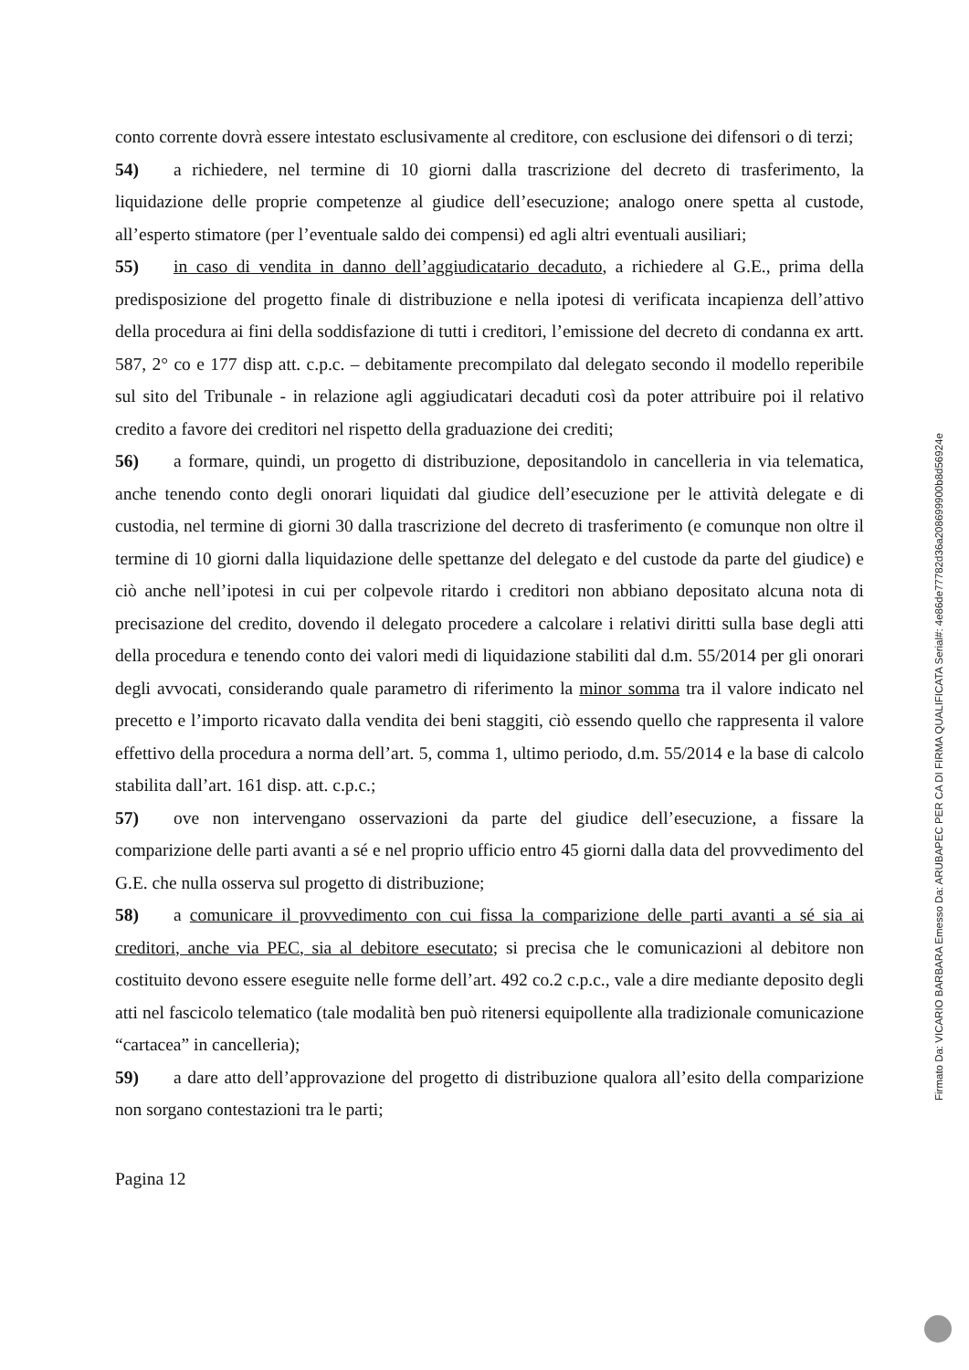conto corrente dovrà essere intestato esclusivamente al creditore, con esclusione dei difensori o di terzi;
54) a richiedere, nel termine di 10 giorni dalla trascrizione del decreto di trasferimento, la liquidazione delle proprie competenze al giudice dell’esecuzione; analogo onere spetta al custode, all’esperto stimatore (per l’eventuale saldo dei compensi) ed agli altri eventuali ausiliari;
55) in caso di vendita in danno dell’aggiudicatario decaduto, a richiedere al G.E., prima della predisposizione del progetto finale di distribuzione e nella ipotesi di verificata incapienza dell’attivo della procedura ai fini della soddisfazione di tutti i creditori, l’emissione del decreto di condanna ex artt. 587, 2° co e 177 disp att. c.p.c. – debitamente precompilato dal delegato secondo il modello reperibile sul sito del Tribunale - in relazione agli aggiudicatari decaduti così da poter attribuire poi il relativo credito a favore dei creditori nel rispetto della graduazione dei crediti;
56) a formare, quindi, un progetto di distribuzione, depositandolo in cancelleria in via telematica, anche tenendo conto degli onorari liquidati dal giudice dell’esecuzione per le attività delegate e di custodia, nel termine di giorni 30 dalla trascrizione del decreto di trasferimento (e comunque non oltre il termine di 10 giorni dalla liquidazione delle spettanze del delegato e del custode da parte del giudice) e ciò anche nell’ipotesi in cui per colpevole ritardo i creditori non abbiano depositato alcuna nota di precisazione del credito, dovendo il delegato procedere a calcolare i relativi diritti sulla base degli atti della procedura e tenendo conto dei valori medi di liquidazione stabiliti dal d.m. 55/2014 per gli onorari degli avvocati, considerando quale parametro di riferimento la minor somma tra il valore indicato nel precetto e l’importo ricavato dalla vendita dei beni staggiti, ciò essendo quello che rappresenta il valore effettivo della procedura a norma dell’art. 5, comma 1, ultimo periodo, d.m. 55/2014 e la base di calcolo stabilita dall’art. 161 disp. att. c.p.c.;
57) ove non intervengano osservazioni da parte del giudice dell’esecuzione, a fissare la comparizione delle parti avanti a sé e nel proprio ufficio entro 45 giorni dalla data del provvedimento del G.E. che nulla osserva sul progetto di distribuzione;
58) a comunicare il provvedimento con cui fissa la comparizione delle parti avanti a sé sia ai creditori, anche via PEC, sia al debitore esecutato; si precisa che le comunicazioni al debitore non costituito devono essere eseguite nelle forme dell’art. 492 co.2 c.p.c., vale a dire mediante deposito degli atti nel fascicolo telematico (tale modalità ben può ritenersi equipollente alla tradizionale comunicazione “cartacea” in cancelleria);
59) a dare atto dell’approvazione del progetto di distribuzione qualora all’esito della comparizione non sorgano contestazioni tra le parti;
Pagina 12
Firmato Da: VICARIO BARBARA Emesso Da: ARUBAPEC PER CA DI FIRMA QUALIFICATA Serial#: 4e86de77782d36a208699900b8d56924e